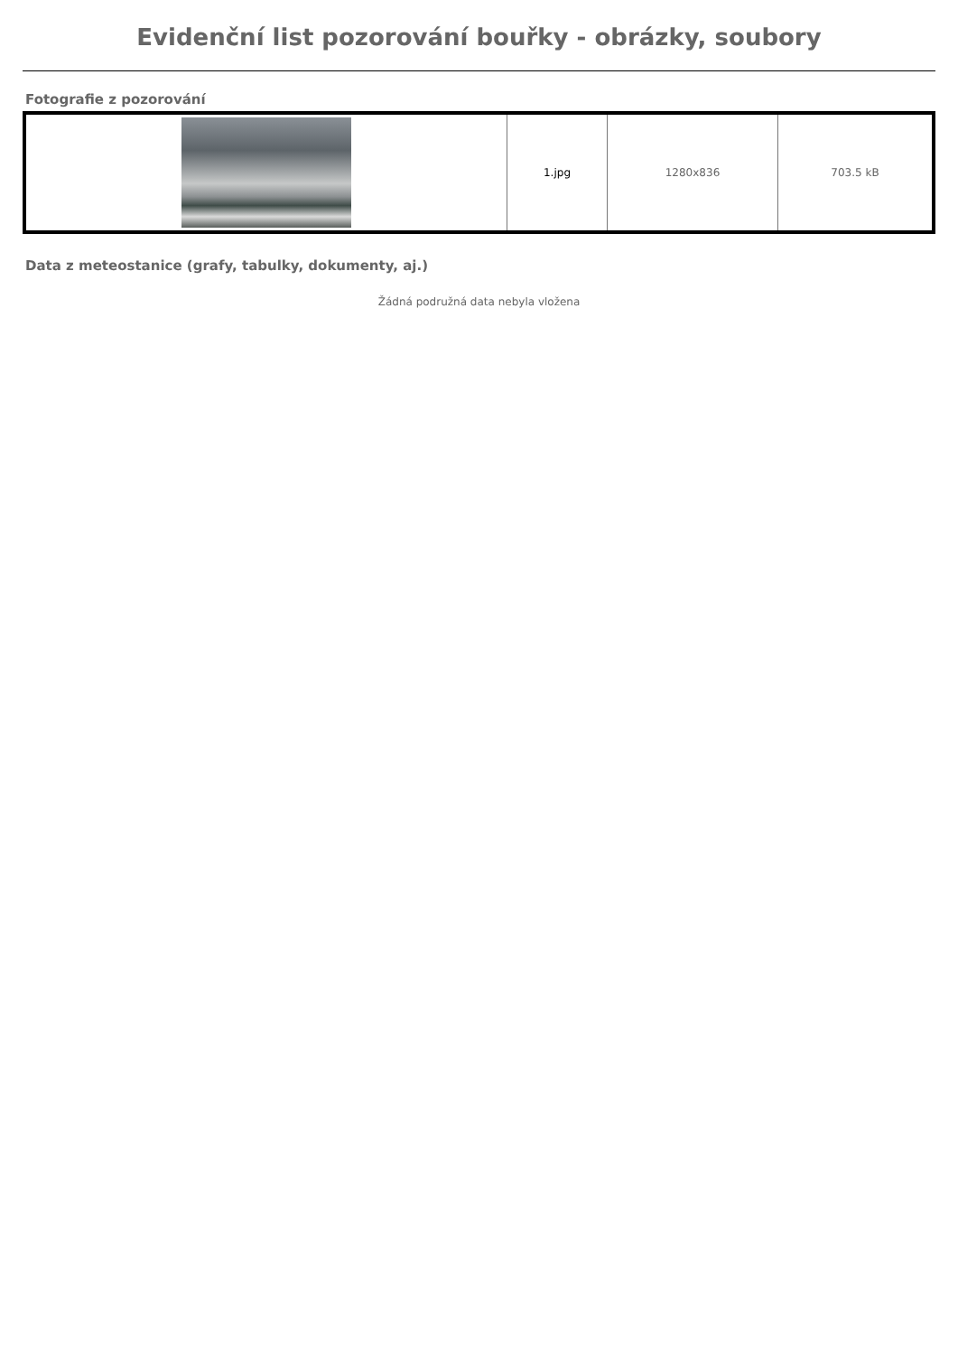Evidenční list pozorování bouřky - obrázky, soubory
Fotografie z pozorování
| | 1.jpg | 1280x836 | 703.5 kB |
Data z meteostanice (grafy, tabulky, dokumenty, aj.)
Žádná podružná data nebyla vložena